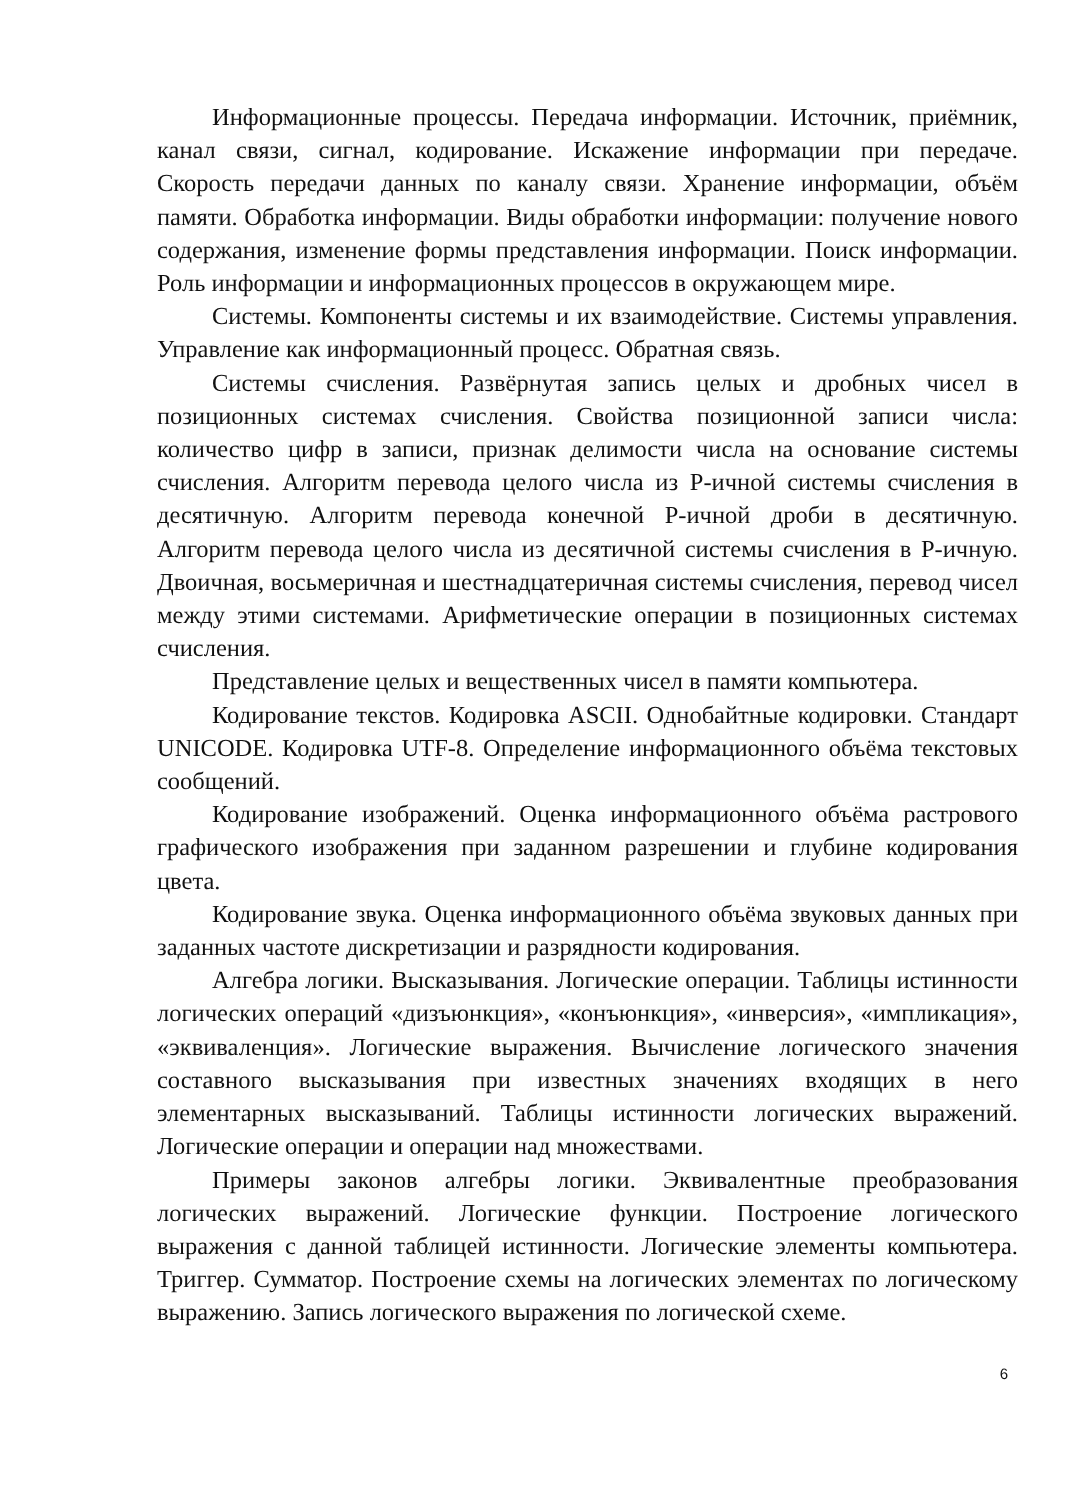Информационные процессы. Передача информации. Источник, приёмник, канал связи, сигнал, кодирование. Искажение информации при передаче. Скорость передачи данных по каналу связи. Хранение информации, объём памяти. Обработка информации. Виды обработки информации: получение нового содержания, изменение формы представления информации. Поиск информации. Роль информации и информационных процессов в окружающем мире.
Системы. Компоненты системы и их взаимодействие. Системы управления. Управление как информационный процесс. Обратная связь.
Системы счисления. Развёрнутая запись целых и дробных чисел в позиционных системах счисления. Свойства позиционной записи числа: количество цифр в записи, признак делимости числа на основание системы счисления. Алгоритм перевода целого числа из P-ичной системы счисления в десятичную. Алгоритм перевода конечной P-ичной дроби в десятичную. Алгоритм перевода целого числа из десятичной системы счисления в P-ичную. Двоичная, восьмеричная и шестнадцатеричная системы счисления, перевод чисел между этими системами. Арифметические операции в позиционных системах счисления.
Представление целых и вещественных чисел в памяти компьютера.
Кодирование текстов. Кодировка ASCII. Однобайтные кодировки. Стандарт UNICODE. Кодировка UTF-8. Определение информационного объёма текстовых сообщений.
Кодирование изображений. Оценка информационного объёма растрового графического изображения при заданном разрешении и глубине кодирования цвета.
Кодирование звука. Оценка информационного объёма звуковых данных при заданных частоте дискретизации и разрядности кодирования.
Алгебра логики. Высказывания. Логические операции. Таблицы истинности логических операций «дизъюнкция», «конъюнкция», «инверсия», «импликация», «эквиваленция». Логические выражения. Вычисление логического значения составного высказывания при известных значениях входящих в него элементарных высказываний. Таблицы истинности логических выражений. Логические операции и операции над множествами.
Примеры законов алгебры логики. Эквивалентные преобразования логических выражений. Логические функции. Построение логического выражения с данной таблицей истинности. Логические элементы компьютера. Триггер. Сумматор. Построение схемы на логических элементах по логическому выражению. Запись логического выражения по логической схеме.
6